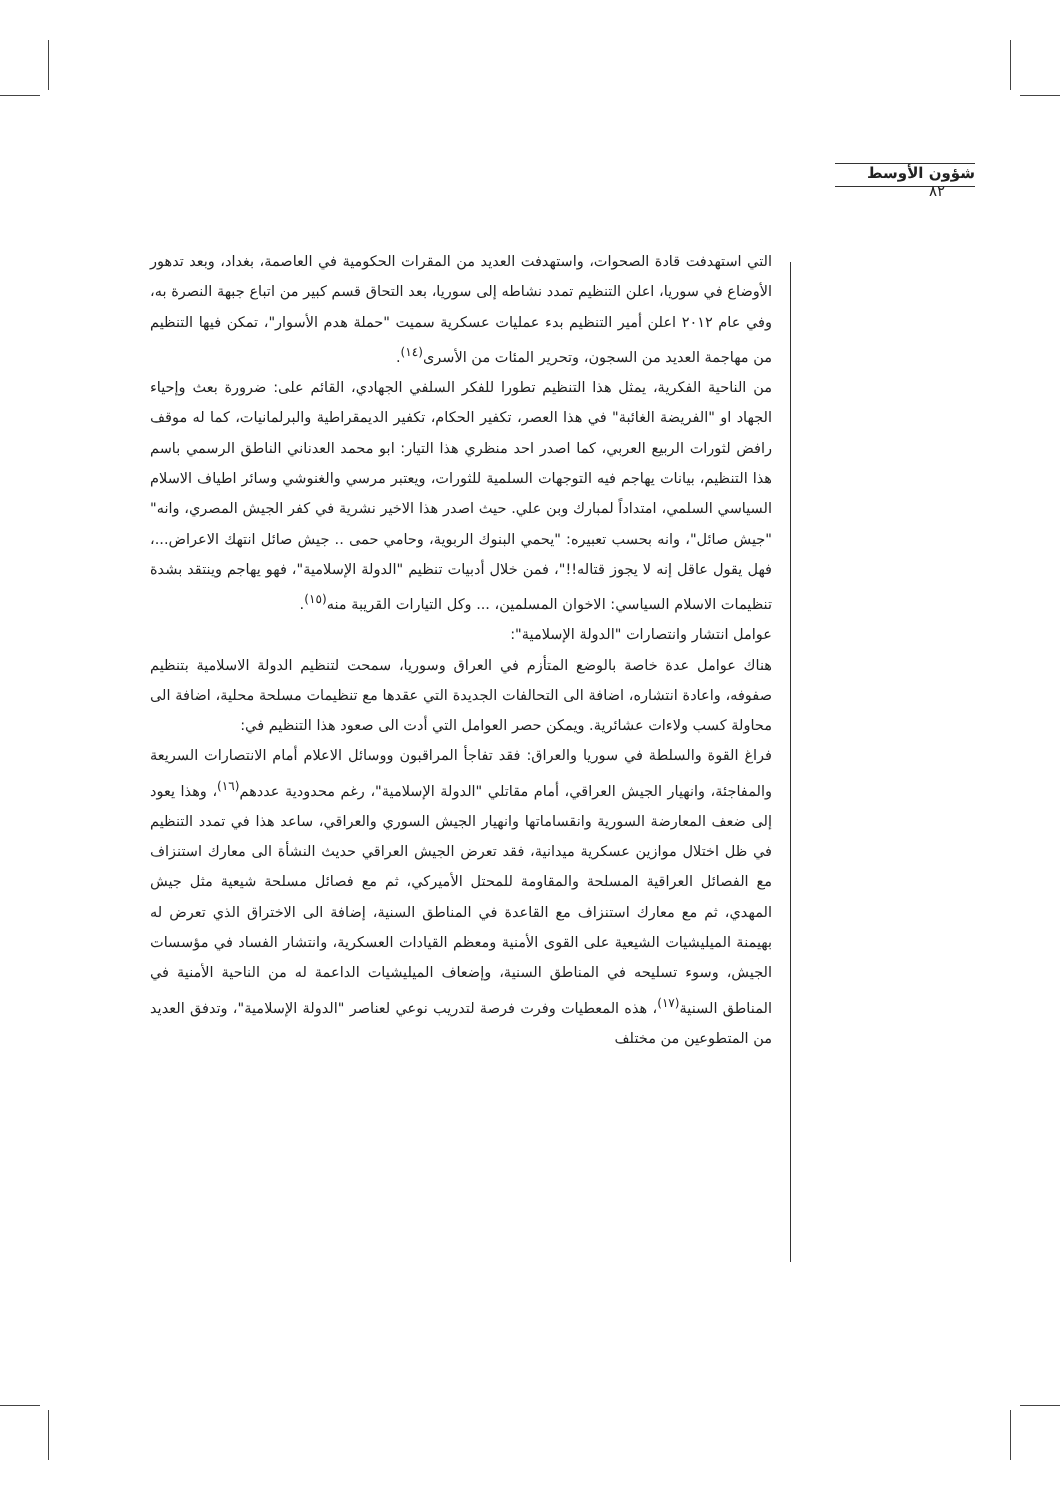شؤون الأوسط ٨٢
التي استهدفت قادة الصحوات، واستهدفت العديد من المقرات الحكومية في العاصمة، بغداد، وبعد تدهور الأوضاع في سوريا، اعلن التنظيم تمدد نشاطه إلى سوريا، بعد التحاق قسم كبير من اتباع جبهة النصرة به، وفي عام ٢٠١٢ اعلن أمير التنظيم بدء عمليات عسكرية سميت "حملة هدم الأسوار"، تمكن فيها التنظيم من مهاجمة العديد من السجون، وتحرير المئات من الأسرى<sup>(١٤)</sup>.
من الناحية الفكرية، يمثل هذا التنظيم تطورا للفكر السلفي الجهادي، القائم على: ضرورة بعث وإحياء الجهاد او "الفريضة الغائبة" في هذا العصر، تكفير الحكام، تكفير الديمقراطية والبرلمانيات، كما له موقف رافض لثورات الربيع العربي، كما اصدر احد منظري هذا التيار: ابو محمد العدناني الناطق الرسمي باسم هذا التنظيم، بيانات يهاجم فيه التوجهات السلمية للثورات، ويعتبر مرسي والغنوشي وسائر اطياف الاسلام السياسي السلمي، امتداداً لمبارك وبن علي. حيث اصدر هذا الاخير نشرية في كفر الجيش المصري، وانه" "جيش صائل"، وانه بحسب تعبيره: "يحمي البنوك الربوية، وحامي حمى .. جيش صائل انتهك الاعراض...، فهل يقول عاقل إنه لا يجوز قتاله!!"، فمن خلال أدبيات تنظيم "الدولة الإسلامية"، فهو يهاجم وينتقد بشدة تنظيمات الاسلام السياسي: الاخوان المسلمين، ... وكل التيارات القريبة منه<sup>(١٥)</sup>.
عوامل انتشار وانتصارات "الدولة الإسلامية":
هناك عوامل عدة خاصة بالوضع المتأزم في العراق وسوريا، سمحت لتنظيم الدولة الاسلامية بتنظيم صفوفه، واعادة انتشاره، اضافة الى التحالفات الجديدة التي عقدها مع تنظيمات مسلحة محلية، اضافة الى محاولة كسب ولاءات عشائرية. ويمكن حصر العوامل التي أدت الى صعود هذا التنظيم في:
فراغ القوة والسلطة في سوريا والعراق: فقد تفاجأ المراقبون ووسائل الاعلام أمام الانتصارات السريعة والمفاجئة، وانهيار الجيش العراقي، أمام مقاتلي "الدولة الإسلامية"، رغم محدودية عددهم<sup>(١٦)</sup>، وهذا يعود إلى ضعف المعارضة السورية وانقساماتها وانهيار الجيش السوري والعراقي، ساعد هذا في تمدد التنظيم في ظل اختلال موازين عسكرية ميدانية، فقد تعرض الجيش العراقي حديث النشأة الى معارك استنزاف مع الفصائل العراقية المسلحة والمقاومة للمحتل الأميركي، ثم مع فصائل مسلحة شيعية مثل جيش المهدي، ثم مع معارك استنزاف مع القاعدة في المناطق السنية، إضافة الى الاختراق الذي تعرض له بهيمنة الميليشيات الشيعية على القوى الأمنية ومعظم القيادات العسكرية، وانتشار الفساد في مؤسسات الجيش، وسوء تسليحه في المناطق السنية، وإضعاف الميليشيات الداعمة له من الناحية الأمنية في المناطق السنية<sup>(١٧)</sup>، هذه المعطيات وفرت فرصة لتدريب نوعي لعناصر "الدولة الإسلامية"، وتدفق العديد من المتطوعين من مختلف